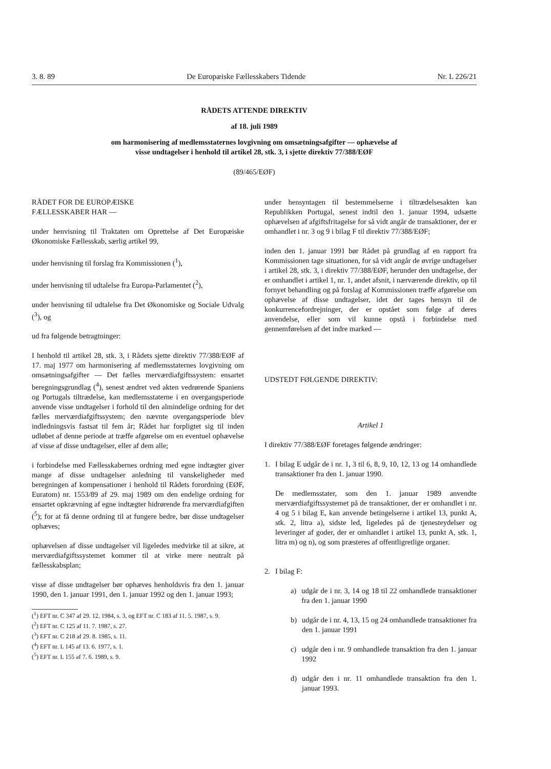3. 8. 89 De Europæiske Fællesskabers Tidende Nr. L 226/21
RÅDETS ATTENDE DIREKTIV
af 18. juli 1989
om harmonisering af medlemsstaternes lovgivning om omsætningsafgifter — ophævelse af
visse undtagelser i henhold til artikel 28, stk. 3, i sjette direktiv 77/388/EØF
(89/465/EØF)
RÅDET FOR DE EUROPÆISKE
FÆLLESSKABER HAR —
under henvisning til Traktaten om Oprettelse af Det Europæiske Økonomiske Fællesskab, særlig artikel 99,
under henvisning til forslag fra Kommissionen (<sup>1</sup>),
under henvisning til udtalelse fra Europa-Parlamentet (<sup>2</sup>),
under henvisning til udtalelse fra Det Økonomiske og Sociale Udvalg (<sup>3</sup>), og
ud fra følgende betragtninger:
I henhold til artikel 28, stk. 3, i Rådets sjette direktiv 77/388/EØF af 17. maj 1977 om harmonisering af medlemsstaternes lovgivning om omsætningsafgifter — Det fælles merværdiafgiftssystem: ensartet beregningsgrundlag (<sup>4</sup>), senest ændret ved akten vedrørende Spaniens og Portugals tiltrædelse, kan medlemsstaterne i en overgangsperiode anvende visse undtagelser i forhold til den almindelige ordning for det fælles merværdiafgiftssystem; den nævnte overgangsperiode blev indledningsvis fastsat til fem år; Rådet har forpligtet sig til inden udløbet af denne periode at træffe afgørelse om en eventuel ophævelse af visse af disse undtagelser, eller af dem alle;
i forbindelse med Fællesskabernes ordning med egne indtægter giver mange af disse undtagelser anledning til vanskeligheder med beregningen af kompensationer i henhold til Rådets forordning (EØF, Euratom) nr. 1553/89 af 29. maj 1989 om den endelige ordning for ensartet opkrævning af egne indtægter hidrørende fra merværdiafgiften (<sup>5</sup>); for at få denne ordning til at fungere bedre, bør disse undtagelser ophæves;
ophævelsen af disse undtagelser vil ligeledes medvirke til at sikre, at merværdiafgiftssystemet kommer til at virke mere neutralt på fællesskabsplan;
visse af disse undtagelser bør ophæves henholdsvis fra den 1. januar 1990, den 1. januar 1991, den 1. januar 1992 og den 1. januar 1993;
(<sup>1</sup>) EFT nr. C 347 af 29. 12. 1984, s. 3, og EFT nr. C 183 af 11. 5. 1987, s. 9.
(<sup>2</sup>) EFT nr. C 125 af 11. 7. 1987, s. 27.
(<sup>3</sup>) EFT nr. C 218 af 29. 8. 1985, s. 11.
(<sup>4</sup>) EFT nr. L 145 af 13. 6. 1977, s. 1.
(<sup>5</sup>) EFT nr. L 155 af 7. 6. 1989, s. 9.
under hensyntagen til bestemmelserne i tiltrædelsesakten kan Republikken Portugal, senest indtil den 1. januar 1994, udsætte ophævelsen af afgiftsfritagelse for så vidt angår de transaktioner, der er omhandlet i nr. 3 og 9 i bilag F til direktiv 77/388/EØF;
inden den 1. januar 1991 bør Rådet på grundlag af en rapport fra Kommissionen tage situationen, for så vidt angår de øvrige undtagelser i artikel 28, stk. 3, i direktiv 77/388/EØF, herunder den undtagelse, der er omhandlet i artikel 1, nr. 1, andet afsnit, i nærværende direktiv, op til fornyet behandling og på forslag af Kommissionen træffe afgørelse om ophævelse af disse undtagelser, idet der tages hensyn til de konkurrencefordrejninger, der er opstået som følge af deres anvendelse, eller som vil kunne opstå i forbindelse med gennemførelsen af det indre marked —
UDSTEDT FØLGENDE DIREKTIV:
Artikel 1
I direktiv 77/388/EØF foretages følgende ændringer:
1. I bilag E udgår de i nr. 1, 3 til 6, 8, 9, 10, 12, 13 og 14 omhandlede transaktioner fra den 1. januar 1990.
De medlemsstater, som den 1. januar 1989 anvendte merværdiafgiftssystemet på de transaktioner, der er omhandlet i nr. 4 og 5 i bilag E, kan anvende betingelserne i artikel 13, punkt A, stk. 2, litra a), sidste led, ligeledes på de tjenesteydelser og leveringer af goder, der er omhandlet i artikel 13, punkt A, stk. 1, litra m) og n), og som præsteres af offentligretlige organer.
2. I bilag F:
a) udgår de i nr. 3, 14 og 18 til 22 omhandlede transaktioner fra den 1. januar 1990
b) udgår de i nr. 4, 13, 15 og 24 omhandlede transaktioner fra den 1. januar 1991
c) udgår den i nr. 9 omhandlede transaktion fra den 1. januar 1992
d) udgår den i nr. 11 omhandlede transaktion fra den 1. januar 1993.